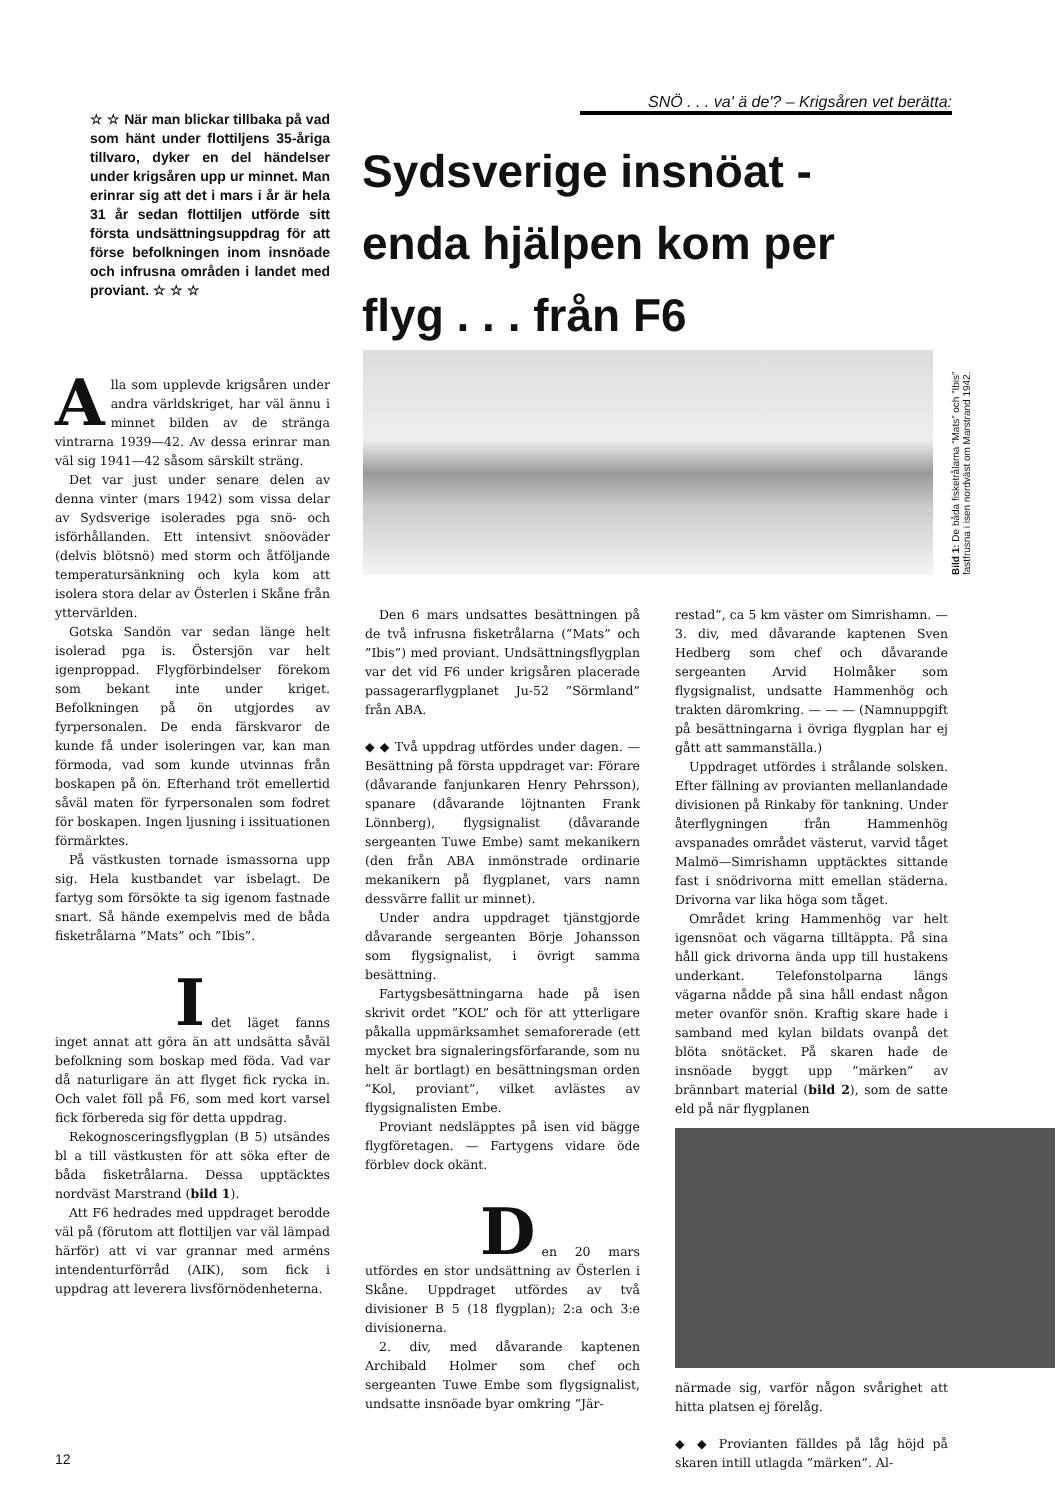☆ ☆ När man blickar tillbaka på vad som hänt under flottiljens 35-åriga tillvaro, dyker en del händelser under krigsåren upp ur minnet. Man erinrar sig att det i mars i år är hela 31 år sedan flottiljen utförde sitt första undsättningsuppdrag för att förse befolkningen inom insnöade och infrusna områden i landet med proviant. ☆ ☆ ☆
Alla som upplevde krigsåren under andra världskriget, har väl ännu i minnet bilden av de stränga vintrarna 1939—42. Av dessa erinrar man väl sig 1941—42 såsom särskilt sträng.
Det var just under senare delen av denna vinter (mars 1942) som vissa delar av Sydsverige isolerades pga snö- och isförhållanden. Ett intensivt snöoväder (delvis blötsnö) med storm och åtföljande temperatursänkning och kyla kom att isolera stora delar av Österlen i Skåne från yttervärlden.
Gotska Sandön var sedan länge helt isolerad pga is. Östersjön var helt igenproppad. Flygförbindelser förekom som bekant inte under kriget. Befolkningen på ön utgjordes av fyrpersonalen. De enda färskvaror de kunde få under isoleringen var, kan man förmoda, vad som kunde utvinnas från boskapen på ön. Efterhand tröt emellertid såväl maten för fyrpersonalen som fodret för boskapen. Ingen ljusning i issituationen förmärktes.
På västkusten tornade ismassorna upp sig. Hela kustbandet var isbelagt. De fartyg som försökte ta sig igenom fastnade snart. Så hände exempelvis med de båda fisketrålarna ”Mats” och ”Ibis”.
I
det läget fanns inget annat att göra än att undsätta såväl befolkning som boskap med föda. Vad var då naturligare än att flyget fick rycka in. Och valet föll på F6, som med kort varsel fick förbereda sig för detta uppdrag.
Rekognosceringsflygplan (B 5) utsändes bl a till västkusten för att söka efter de båda fisketrålarna. Dessa upptäcktes nordväst Marstrand (bild 1).
Att F6 hedrades med uppdraget berodde väl på (förutom att flottiljen var väl lämpad härför) att vi var grannar med arméns intendenturförråd (AIK), som fick i uppdrag att leverera livsförnödenheterna.
SNÖ . . . va' ä de'? – Krigsåren vet berätta:
Sydsverige insnöat - enda hjälpen kom per flyg . . . från F6
Bild 1: De båda fisketrålarna ”Mats” och ”Ibis” fastfrusna i isen nordväst om Marstrand 1942.
Den 6 mars undsattes besättningen på de två infrusna fisketrålarna (”Mats” och ”Ibis”) med proviant. Undsättningsflygplan var det vid F6 under krigsåren placerade passagerarflygplanet Ju-52 ”Sörmland” från ABA.
◆ ◆ Två uppdrag utfördes under dagen. — Besättning på första uppdraget var: Förare (dåvarande fanjunkaren Henry Pehrsson), spanare (dåvarande löjtnanten Frank Lönnberg), flygsignalist (dåvarande sergeanten Tuwe Embe) samt mekanikern (den från ABA inmönstrade ordinarie mekanikern på flygplanet, vars namn dessvärre fallit ur minnet).
Under andra uppdraget tjänstgjorde dåvarande sergeanten Börje Johansson som flygsignalist, i övrigt samma besättning.
Fartygsbesättningarna hade på isen skrivit ordet ”KOL” och för att ytterligare påkalla uppmärksamhet semaforerade (ett mycket bra signaleringsförfarande, som nu helt är bortlagt) en besättningsman orden ”Kol, proviant”, vilket avlästes av flygsignalisten Embe.
Proviant nedsläpptes på isen vid bägge flygföretagen. — Fartygens vidare öde förblev dock okänt.
D
en 20 mars utfördes en stor undsättning av Österlen i Skåne. Uppdraget utfördes av två divisioner B 5 (18 flygplan); 2:a och 3:e divisionerna.
2. div, med dåvarande kaptenen Archibald Holmer som chef och sergeanten Tuwe Embe som flygsignalist, undsatte insnöade byar omkring ”Jär-
restad”, ca 5 km väster om Simrishamn. — 3. div, med dåvarande kaptenen Sven Hedberg som chef och dåvarande sergeanten Arvid Holmåker som flygsignalist, undsatte Hammenhög och trakten däromkring. — — — (Namnuppgift på besättningarna i övriga flygplan har ej gått att sammanställa.)
Uppdraget utfördes i strålande solsken. Efter fällning av provianten mellanlandade divisionen på Rinkaby för tankning. Under återflygningen från Hammenhög avspanades området västerut, varvid tåget Malmö—Simrishamn upptäcktes sittande fast i snödrivorna mitt emellan städerna. Drivorna var lika höga som tåget.
Området kring Hammenhög var helt igensnöat och vägarna tilltäppta. På sina håll gick drivorna ända upp till hustakens underkant. Telefonstolparna längs vägarna nådde på sina håll endast någon meter ovanför snön. Kraftig skare hade i samband med kylan bildats ovanpå det blöta snötäcket. På skaren hade de insnöade byggt upp ”märken” av brännbart material (bild 2), som de satte eld på när flygplanen
närmade sig, varför någon svårighet att hitta platsen ej förelåg.
◆ ◆ Provianten fälldes på låg höjd på skaren intill utlagda ”märken”. Al-
12